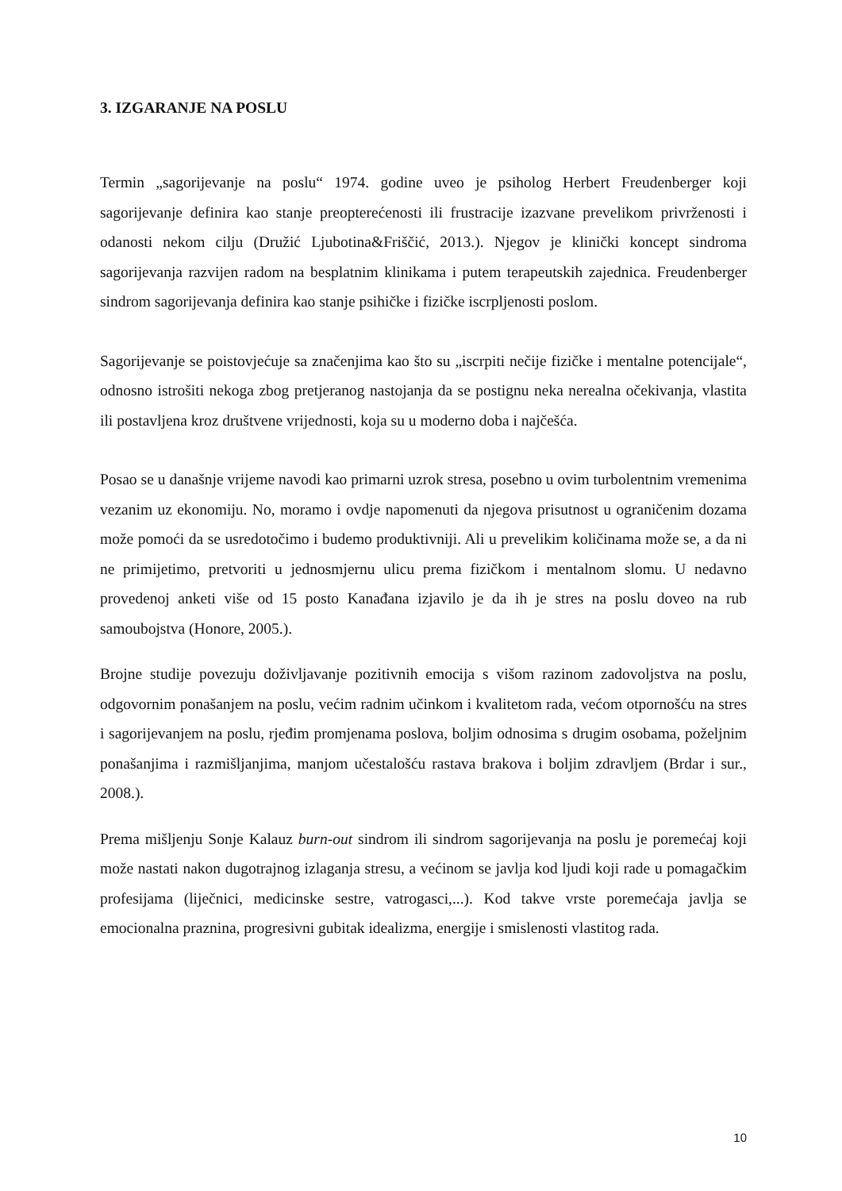3. IZGARANJE NA POSLU
Termin „sagorijevanje na poslu“ 1974. godine uveo je psiholog Herbert Freudenberger koji sagorijevanje definira kao stanje preopterećenosti ili frustracije izazvane prevelikom privrženosti i odanosti nekom cilju (Družić Ljubotina&Friščić, 2013.). Njegov je klinički koncept sindroma sagorijevanja razvijen radom na besplatnim klinikama i putem terapeutskih zajednica. Freudenberger sindrom sagorijevanja definira kao stanje psihičke i fizičke iscrpljenosti poslom.
Sagorijevanje se poistovjećuje sa značenjima kao što su „iscrpiti nečije fizičke i mentalne potencijale“, odnosno istrošiti nekoga zbog pretjeranog nastojanja da se postignu neka nerealna očekivanja, vlastita ili postavljena kroz društvene vrijednosti, koja su u moderno doba i najčešća.
Posao se u današnje vrijeme navodi kao primarni uzrok stresa, posebno u ovim turbolentnim vremenima vezanim uz ekonomiju. No, moramo i ovdje napomenuti da njegova prisutnost u ograničenim dozama može pomoći da se usredotočimo i budemo produktivniji. Ali u prevelikim količinama može se, a da ni ne primijetimo, pretvoriti u jednosmjernu ulicu prema fizičkom i mentalnom slomu. U nedavno provedenoj anketi više od 15 posto Kanađana izjavilo je da ih je stres na poslu doveo na rub samoubojstva (Honore, 2005.).
Brojne studije povezuju doživljavanje pozitivnih emocija s višom razinom zadovoljstva na poslu, odgovornim ponašanjem na poslu, većim radnim učinkom i kvalitetom rada, većom otpornošću na stres i sagorijevanjem na poslu, rjeđim promjenama poslova, boljim odnosima s drugim osobama, poželjnim ponašanjima i razmišljanjima, manjom učestalošću rastava brakova i boljim zdravljem (Brdar i sur., 2008.).
Prema mišljenju Sonje Kalauz burn-out sindrom ili sindrom sagorijevanja na poslu je poremećaj koji može nastati nakon dugotrajnog izlaganja stresu, a većinom se javlja kod ljudi koji rade u pomagačkim profesijama (liječnici, medicinske sestre, vatrogasci,...). Kod takve vrste poremećaja javlja se emocionalna praznina, progresivni gubitak idealizma, energije i smislenosti vlastitog rada.
10